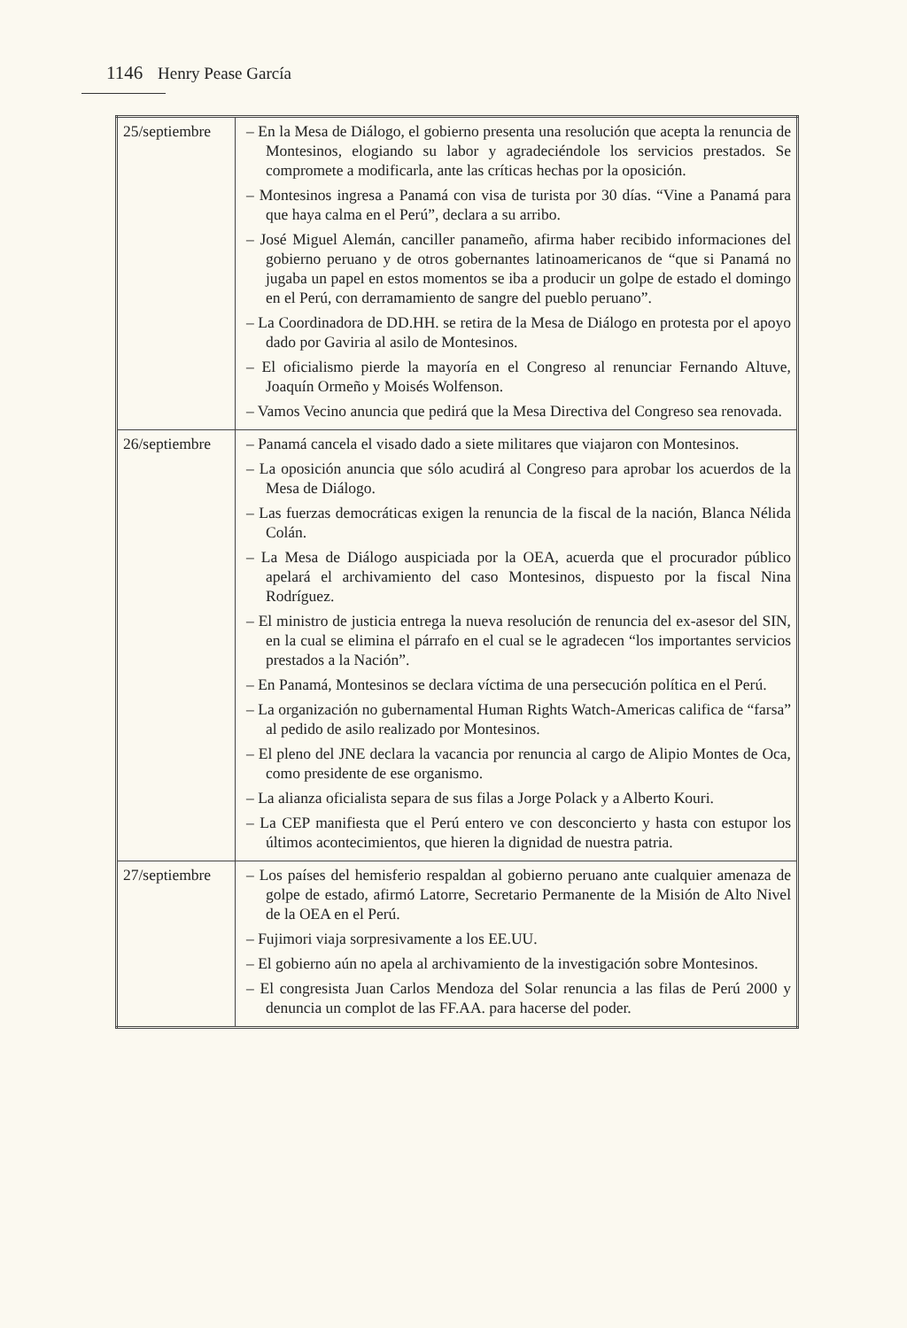1146 Henry Pease García
| 25/septiembre | – En la Mesa de Diálogo, el gobierno presenta una resolución que acepta la renuncia de Montesinos, elogiando su labor y agradeciéndole los servicios prestados. Se compromete a modificarla, ante las críticas hechas por la oposición. – Montesinos ingresa a Panamá con visa de turista por 30 días. “Vine a Panamá para que haya calma en el Perú”, declara a su arribo. – José Miguel Alemán, canciller panameño, afirma haber recibido informaciones del gobierno peruano y de otros gobernantes latinoamericanos de “que si Panamá no jugaba un papel en estos momentos se iba a producir un golpe de estado el domingo en el Perú, con derramamiento de sangre del pueblo peruano”. – La Coordinadora de DD.HH. se retira de la Mesa de Diálogo en protesta por el apoyo dado por Gaviria al asilo de Montesinos. – El oficialismo pierde la mayoría en el Congreso al renunciar Fernando Altuve, Joaquín Ormeño y Moisés Wolfenson. – Vamos Vecino anuncia que pedirá que la Mesa Directiva del Congreso sea renovada. |
| 26/septiembre | – Panamá cancela el visado dado a siete militares que viajaron con Montesinos. – La oposición anuncia que sólo acudirá al Congreso para aprobar los acuerdos de la Mesa de Diálogo. – Las fuerzas democráticas exigen la renuncia de la fiscal de la nación, Blanca Nélida Colán. – La Mesa de Diálogo auspiciada por la OEA, acuerda que el procurador público apelará el archivamiento del caso Montesinos, dispuesto por la fiscal Nina Rodríguez. – El ministro de justicia entrega la nueva resolución de renuncia del ex-asesor del SIN, en la cual se elimina el párrafo en el cual se le agradecen “los importantes servicios prestados a la Nación”. – En Panamá, Montesinos se declara víctima de una persecución política en el Perú. – La organización no gubernamental Human Rights Watch-Americas califica de “farsa” al pedido de asilo realizado por Montesinos. – El pleno del JNE declara la vacancia por renuncia al cargo de Alipio Montes de Oca, como presidente de ese organismo. – La alianza oficialista separa de sus filas a Jorge Polack y a Alberto Kouri. – La CEP manifiesta que el Perú entero ve con desconcierto y hasta con estupor los últimos acontecimientos, que hieren la dignidad de nuestra patria. |
| 27/septiembre | – Los países del hemisferio respaldan al gobierno peruano ante cualquier amenaza de golpe de estado, afirmó Latorre, Secretario Permanente de la Misión de Alto Nivel de la OEA en el Perú. – Fujimori viaja sorpresivamente a los EE.UU. – El gobierno aún no apela al archivamiento de la investigación sobre Montesinos. – El congresista Juan Carlos Mendoza del Solar renuncia a las filas de Perú 2000 y denuncia un complot de las FF.AA. para hacerse del poder. |